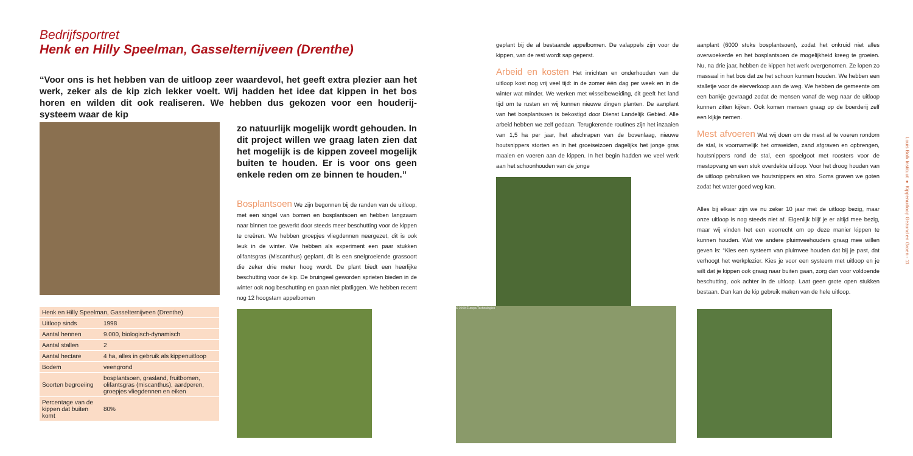Bedrijfsportret
Henk en Hilly Speelman, Gasselternijveen (Drenthe)
“Voor ons is het hebben van de uitloop zeer waardevol, het geeft extra plezier aan het werk, zeker als de kip zich lekker voelt. Wij hadden het idee dat kippen in het bos horen en wilden dit ook realiseren. We hebben dus gekozen voor een houderij-systeem waar de kip
| Henk en Hilly Speelman, Gasselternijveen (Drenthe) | |
| Uitloop sinds | 1998 |
| Aantal hennen | 9.000, biologisch-dynamisch |
| Aantal stallen | 2 |
| Aantal hectare | 4 ha, alles in gebruik als kippenuitloop |
| Bodem | veengrond |
| Soorten begroeiing | bosplantsoen, grasland, fruitbomen, olifantsgras (miscanthus), aardperen, groepjes vliegdennen en eiken |
| Percentage van de kippen dat buiten komt | 80% |
zo natuurlijk mogelijk wordt gehouden. In dit project willen we graag laten zien dat het mogelijk is de kippen zoveel mogelijk buiten te houden. Er is voor ons geen enkele reden om ze binnen te houden.”
Bosplantsoen We zijn begonnen bij de randen van de uitloop, met een singel van bomen en bosplantsoen en hebben langzaam naar binnen toe gewerkt door steeds meer beschutting voor de kippen te creëren. We hebben groepjes vliegdennen neergezet, dit is ook leuk in de winter. We hebben als experiment een paar stukken olifantsgras (Miscanthus) geplant, dit is een snelgroeiende grassoort die zeker drie meter hoog wordt. De plant biedt een heerlijke beschutting voor de kip. De bruingeel geworden sprieten bieden in de winter ook nog beschutting en gaan niet platliggen. We hebben recent nog 12 hoogstam appelbomen
geplant bij de al bestaande appelbomen. De valappels zijn voor de kippen, van de rest wordt sap geperst.
Arbeid en kosten Het inrichten en onderhouden van de uitloop kost nog vrij veel tijd: in de zomer één dag per week en in de winter wat minder. We werken met wisselbeweiding, dit geeft het land tijd om te rusten en wij kunnen nieuwe dingen planten. De aanplant van het bosplantsoen is bekostigd door Dienst Landelijk Gebied. Alle arbeid hebben we zelf gedaan. Terugkerende routines zijn het inzaaien van 1,5 ha per jaar, het afschrapen van de bovenlaag, nieuwe houtsnippers storten en in het groeiseizoen dagelijks het jonge gras maaien en voeren aan de kippen. In het begin hadden we veel werk aan het schoonhouden van de jonge
© 2009 Europa Technologies
aanplant (6000 stuks bosplantsoen), zodat het onkruid niet alles overwoekerde en het bosplantsoen de mogelijkheid kreeg te groeien. Nu, na drie jaar, hebben de kippen het werk overgenomen. Ze lopen zo massaal in het bos dat ze het schoon kunnen houden. We hebben een stalletje voor de eierverkoop aan de weg. We hebben de gemeente om een bankje gevraagd zodat de mensen vanaf de weg naar de uitloop kunnen zitten kijken. Ook komen mensen graag op de boerderij zelf een kijkje nemen.
Mest afvoeren Wat wij doen om de mest af te voeren rondom de stal, is voornamelijk het omweiden, zand afgraven en opbrengen, houtsnippers rond de stal, een spoelgoot met roosters voor de mestopvang en een stuk overdekte uitloop. Voor het droog houden van de uitloop gebruiken we houtsnippers en stro. Soms graven we goten zodat het water goed weg kan.
Alles bij elkaar zijn we nu zeker 10 jaar met de uitloop bezig, maar onze uitloop is nog steeds niet af. Eigenlijk blijf je er altijd mee bezig, maar wij vinden het een voorrecht om op deze manier kippen te kunnen houden. Wat we andere pluimveehouders graag mee willen geven is: “Kies een systeem van pluimvee houden dat bij je past, dat verhoogt het werkplezier. Kies je voor een systeem met uitloop en je wilt dat je kippen ook graag naar buiten gaan, zorg dan voor voldoende beschutting, ook achter in de uitloop. Laat geen grote open stukken bestaan. Dan kan de kip gebruik maken van de hele uitloop.
Louis Bolk Instituut ● Kippenuitloop Gezond en Groen - 11